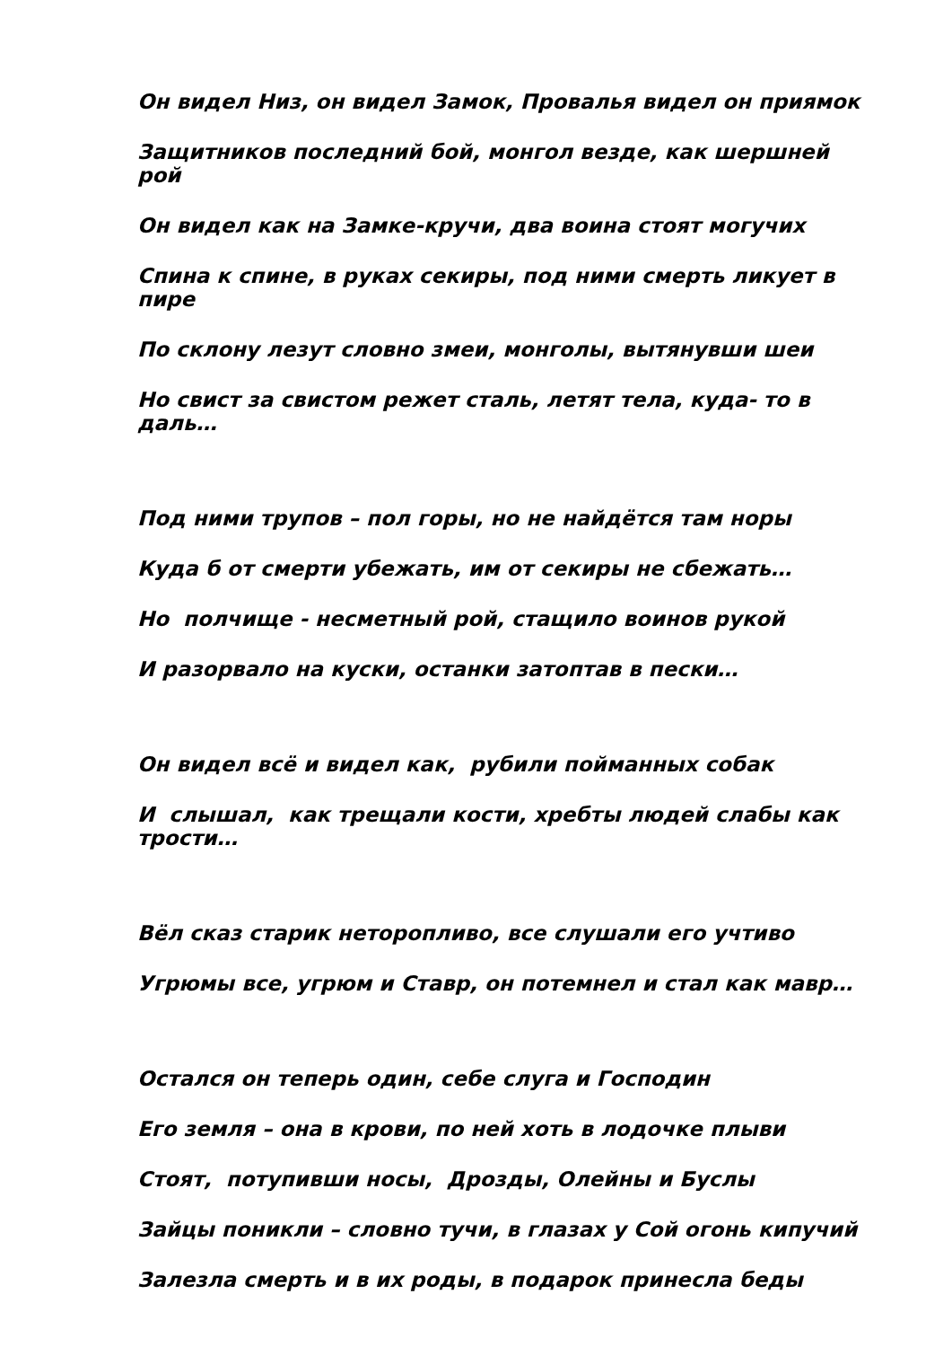Он видел Низ, он видел Замок, Провалья видел он приямок
Защитников последний бой, монгол везде, как шершней рой
Он видел как на Замке-кручи, два воина стоят могучих
Спина к спине, в руках секиры, под ними смерть ликует в пире
По склону лезут словно змеи, монголы, вытянувши шеи
Но свист за свистом режет сталь, летят тела, куда- то в даль…
Под ними трупов – пол горы, но не найдётся там норы
Куда б от смерти убежать, им от секиры не сбежать…
Но полчище - несметный рой, стащило воинов рукой
И разорвало на куски, останки затоптав в пески…
Он видел всё и видел как, рубили пойманных собак
И слышал, как трещали кости, хребты людей слабы как трости…
Вёл сказ старик неторопливо, все слушали его учтиво
Угрюмы все, угрюм и Ставр, он потемнел и стал как мавр…
Остался он теперь один, себе слуга и Господин
Его земля – она в крови, по ней хоть в лодочке плыви
Стоят, потупивши носы, Дрозды, Олейны и Буслы
Зайцы поникли – словно тучи, в глазах у Сой огонь кипучий
Залезла смерть и в их роды, в подарок принесла беды